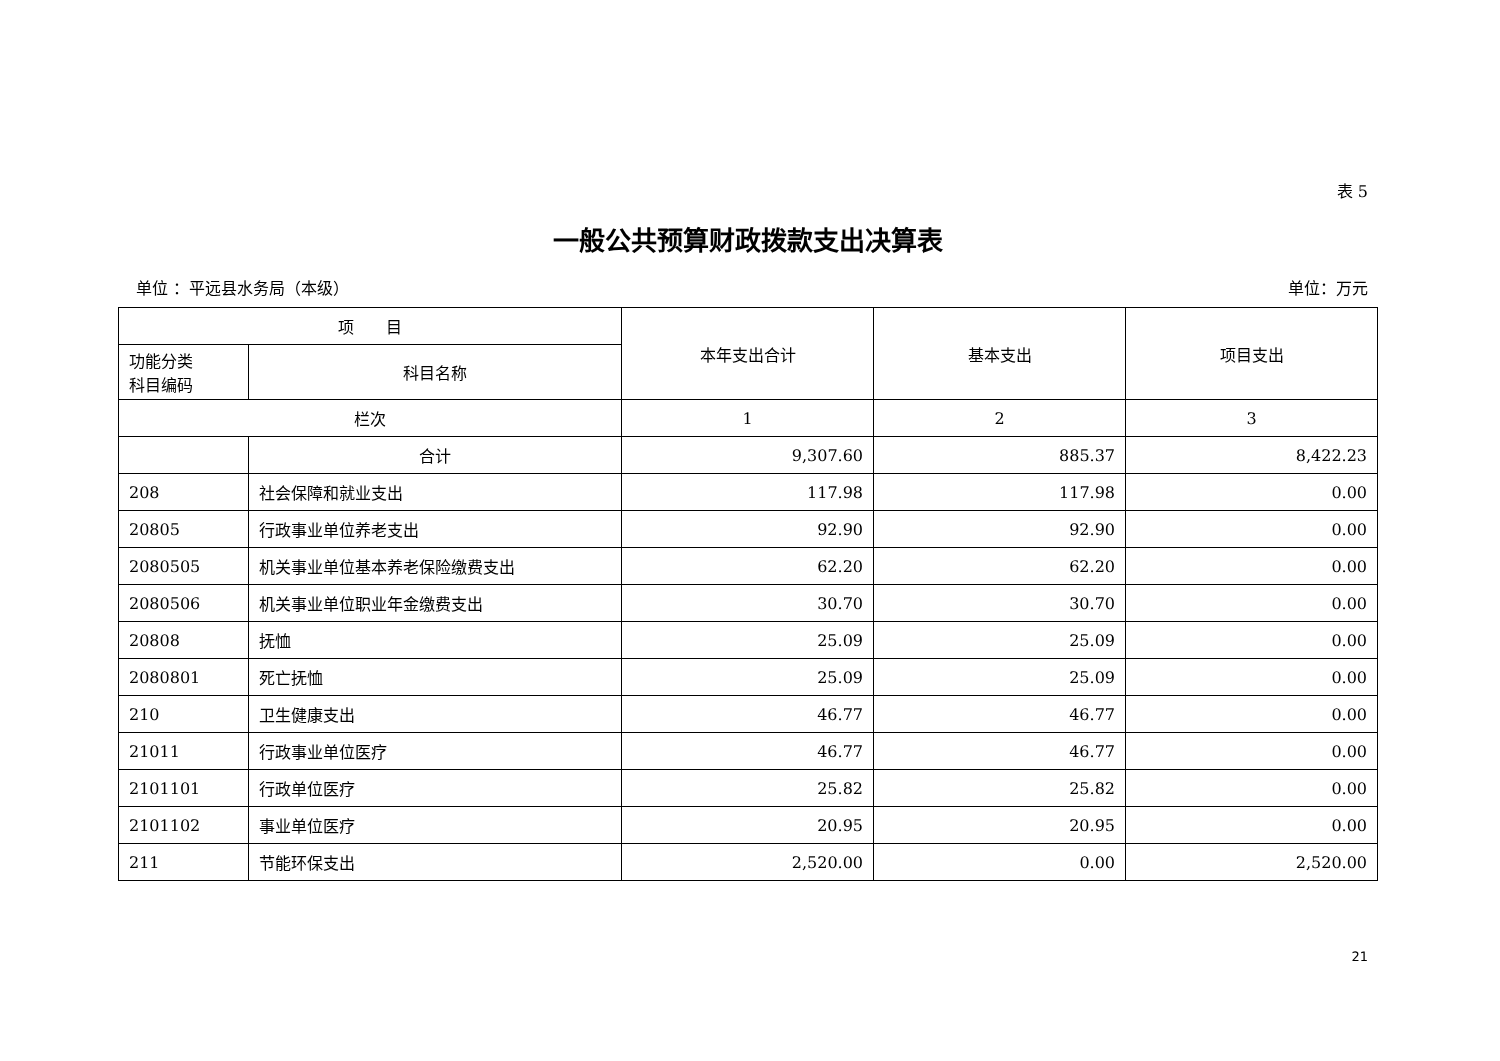表 5
一般公共预算财政拨款支出决算表
单位 ：平远县水务局（本级） 单位：万元
| 项 目 | | 本年支出合计 | 基本支出 | 项目支出 |
| --- | --- | --- | --- | --- |
| 功能分类 科目编码 | 科目名称 | | | |
| 栏次 | | 1 | 2 | 3 |
| | 合计 | 9,307.60 | 885.37 | 8,422.23 |
| 208 | 社会保障和就业支出 | 117.98 | 117.98 | 0.00 |
| 20805 | 行政事业单位养老支出 | 92.90 | 92.90 | 0.00 |
| 2080505 | 机关事业单位基本养老保险缴费支出 | 62.20 | 62.20 | 0.00 |
| 2080506 | 机关事业单位职业年金缴费支出 | 30.70 | 30.70 | 0.00 |
| 20808 | 抚恤 | 25.09 | 25.09 | 0.00 |
| 2080801 | 死亡抚恤 | 25.09 | 25.09 | 0.00 |
| 210 | 卫生健康支出 | 46.77 | 46.77 | 0.00 |
| 21011 | 行政事业单位医疗 | 46.77 | 46.77 | 0.00 |
| 2101101 | 行政单位医疗 | 25.82 | 25.82 | 0.00 |
| 2101102 | 事业单位医疗 | 20.95 | 20.95 | 0.00 |
| 211 | 节能环保支出 | 2,520.00 | 0.00 | 2,520.00 |
21